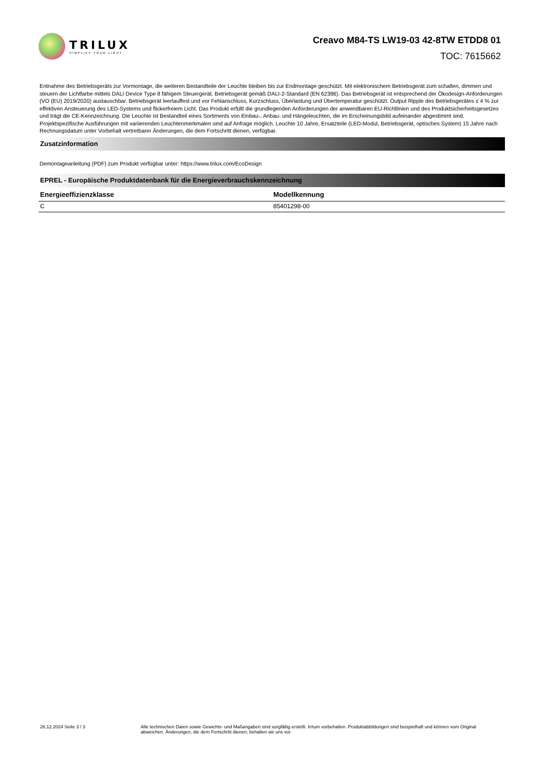TRILUX
SIMPLIFY YOUR LIGHT.
Creavo M84-TS LW19-03 42-8TW ETDD8 01
TOC: 7615662
Entnahme des Betriebsgeräts zur Vormontage, die weiteren Bestandteile der Leuchte bleiben bis zur Endmontage geschützt. Mit elektronischem Betriebsgerät zum schalten, dimmen und steuern der Lichtfarbe mittels DALI Device Type 8 fähigem Steuergerät. Betriebsgerät gemäß DALI-2-Standard (EN 62386). Das Betriebsgerät ist entsprechend der Ökodesign-Anforderungen (VO (EU) 2019/2020) austauschbar. Betriebsgerät leerlauffest und vor Fehlanschluss, Kurzschluss, Überlastung und Übertemperatur geschützt. Output Ripple des Betriebsgerätes ≤ 4 % zur effektiven Ansteuerung des LED-Systems und flickerfreiem Licht. Das Produkt erfüllt die grundlegenden Anforderungen der anwendbaren EU-Richtlinien und des Produktsicherheitsgesetzes und trägt die CE-Kennzeichnung. Die Leuchte ist Bestandteil eines Sortiments von Einbau-, Anbau- und Hängeleuchten, die im Erscheinungsbild aufeinander abgestimmt sind. Projektspezifische Ausführungen mit variierenden Leuchtenmerkmalen sind auf Anfrage möglich. Leuchte 10 Jahre, Ersatzteile (LED-Modul, Betriebsgerät, optisches System) 15 Jahre nach Rechnungsdatum unter Vorbehalt vertretbarer Änderungen, die dem Fortschritt dienen, verfügbar.
Zusatzinformation
Demontageanleitung (PDF) zum Produkt verfügbar unter: https://www.trilux.com/EcoDesign
EPREL - Europäische Produktdatenbank für die Energieverbrauchskennzeichnung
| Energieeffizienzklasse | Modellkennung |
| --- | --- |
| C | 85401298-00 |
26.12.2024 Seite 3 / 3 Alle technischen Daten sowie Gewichts- und Maßangaben sind sorgfältig erstellt. Irrtum vorbehalten. Produktabbildungen sind beispielhaft und können vom Original abweichen. Änderungen, die dem Fortschritt dienen, behalten wir uns vor.